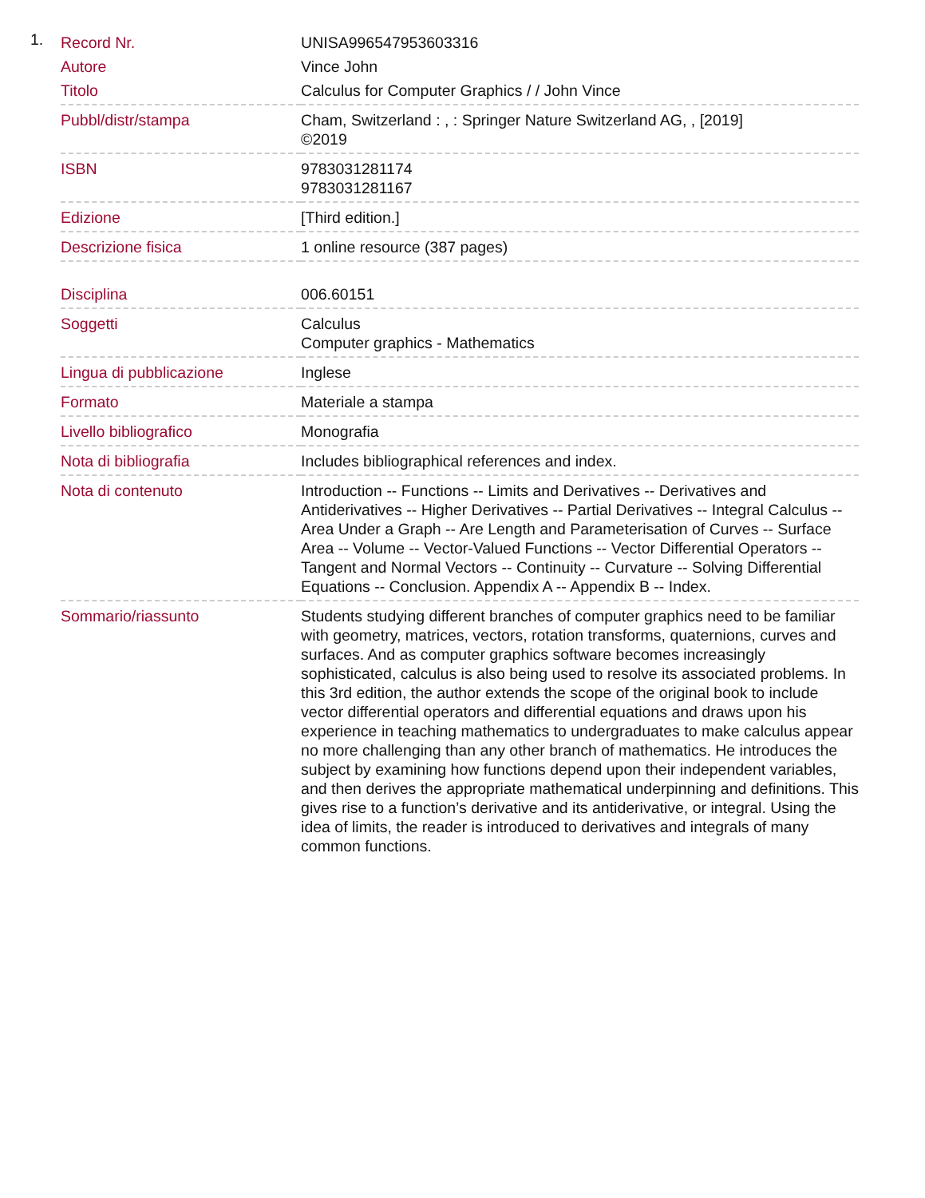1.
| Record Nr. | UNISA996547953603316 |
| Autore | Vince John |
| Titolo | Calculus for Computer Graphics / / John Vince |
| Pubbl/distr/stampa | Cham, Switzerland : , : Springer Nature Switzerland AG, , [2019] ©2019 |
| ISBN | 9783031281174 9783031281167 |
| Edizione | [Third edition.] |
| Descrizione fisica | 1 online resource (387 pages) |
| Disciplina | 006.60151 |
| Soggetti | Calculus Computer graphics - Mathematics |
| Lingua di pubblicazione | Inglese |
| Formato | Materiale a stampa |
| Livello bibliografico | Monografia |
| Nota di bibliografia | Includes bibliographical references and index. |
| Nota di contenuto | Introduction -- Functions -- Limits and Derivatives -- Derivatives and Antiderivatives -- Higher Derivatives -- Partial Derivatives -- Integral Calculus -- Area Under a Graph -- Are Length and Parameterisation of Curves -- Surface Area -- Volume -- Vector-Valued Functions -- Vector Differential Operators -- Tangent and Normal Vectors -- Continuity -- Curvature -- Solving Differential Equations -- Conclusion. Appendix A -- Appendix B -- Index. |
| Sommario/riassunto | Students studying different branches of computer graphics need to be familiar with geometry, matrices, vectors, rotation transforms, quaternions, curves and surfaces. And as computer graphics software becomes increasingly sophisticated, calculus is also being used to resolve its associated problems. In this 3rd edition, the author extends the scope of the original book to include vector differential operators and differential equations and draws upon his experience in teaching mathematics to undergraduates to make calculus appear no more challenging than any other branch of mathematics. He introduces the subject by examining how functions depend upon their independent variables, and then derives the appropriate mathematical underpinning and definitions. This gives rise to a function’s derivative and its antiderivative, or integral. Using the idea of limits, the reader is introduced to derivatives and integrals of many common functions. |